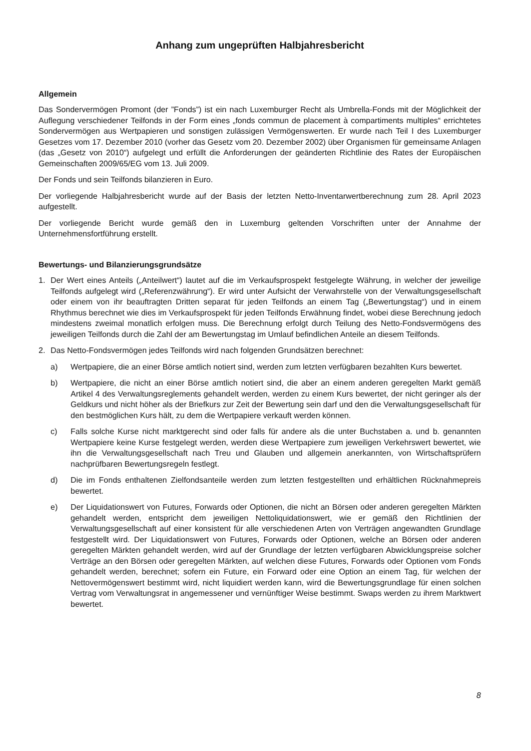Anhang zum ungeprüften Halbjahresbericht
Allgemein
Das Sondervermögen Promont (der ”Fonds”) ist ein nach Luxemburger Recht als Umbrella-Fonds mit der Möglichkeit der Auflegung verschiedener Teilfonds in der Form eines „fonds commun de placement à compartiments multiples“ errichtetes Sondervermögen aus Wertpapieren und sonstigen zulässigen Vermögenswerten. Er wurde nach Teil I des Luxemburger Gesetzes vom 17. Dezember 2010 (vorher das Gesetz vom 20. Dezember 2002) über Organismen für gemeinsame Anlagen (das „Gesetz von 2010“) aufgelegt und erfüllt die Anforderungen der geänderten Richtlinie des Rates der Europäischen Gemeinschaften 2009/65/EG vom 13. Juli 2009.
Der Fonds und sein Teilfonds bilanzieren in Euro.
Der vorliegende Halbjahresbericht wurde auf der Basis der letzten Netto-Inventarwertberechnung zum 28. April 2023 aufgestellt.
Der vorliegende Bericht wurde gemäß den in Luxemburg geltenden Vorschriften unter der Annahme der Unternehmensfortführung erstellt.
Bewertungs- und Bilanzierungsgrundsätze
1. Der Wert eines Anteils („Anteilwert“) lautet auf die im Verkaufsprospekt festgelegte Währung, in welcher der jeweilige Teilfonds aufgelegt wird („Referenzwährung“). Er wird unter Aufsicht der Verwahrstelle von der Verwaltungsgesellschaft oder einem von ihr beauftragten Dritten separat für jeden Teilfonds an einem Tag („Bewertungstag“) und in einem Rhythmus berechnet wie dies im Verkaufsprospekt für jeden Teilfonds Erwähnung findet, wobei diese Berechnung jedoch mindestens zweimal monatlich erfolgen muss. Die Berechnung erfolgt durch Teilung des Netto-Fondsvermögens des jeweiligen Teilfonds durch die Zahl der am Bewertungstag im Umlauf befindlichen Anteile an diesem Teilfonds.
2. Das Netto-Fondsvermögen jedes Teilfonds wird nach folgenden Grundsätzen berechnet:
a) Wertpapiere, die an einer Börse amtlich notiert sind, werden zum letzten verfügbaren bezahlten Kurs bewertet.
b) Wertpapiere, die nicht an einer Börse amtlich notiert sind, die aber an einem anderen geregelten Markt gemäß Artikel 4 des Verwaltungsreglements gehandelt werden, werden zu einem Kurs bewertet, der nicht geringer als der Geldkurs und nicht höher als der Briefkurs zur Zeit der Bewertung sein darf und den die Verwaltungsgesellschaft für den bestmöglichen Kurs hält, zu dem die Wertpapiere verkauft werden können.
c) Falls solche Kurse nicht marktgerecht sind oder falls für andere als die unter Buchstaben a. und b. genannten Wertpapiere keine Kurse festgelegt werden, werden diese Wertpapiere zum jeweiligen Verkehrswert bewertet, wie ihn die Verwaltungsgesellschaft nach Treu und Glauben und allgemein anerkannten, von Wirtschaftsprüfern nachprüfbaren Bewertungsregeln festlegt.
d) Die im Fonds enthaltenen Zielfondsanteile werden zum letzten festgestellten und erhältlichen Rücknahmepreis bewertet.
e) Der Liquidationswert von Futures, Forwards oder Optionen, die nicht an Börsen oder anderen geregelten Märkten gehandelt werden, entspricht dem jeweiligen Nettoliquidationswert, wie er gemäß den Richtlinien der Verwaltungsgesellschaft auf einer konsistent für alle verschiedenen Arten von Verträgen angewandten Grundlage festgestellt wird. Der Liquidationswert von Futures, Forwards oder Optionen, welche an Börsen oder anderen geregelten Märkten gehandelt werden, wird auf der Grundlage der letzten verfügbaren Abwicklungspreise solcher Verträge an den Börsen oder geregelten Märkten, auf welchen diese Futures, Forwards oder Optionen vom Fonds gehandelt werden, berechnet; sofern ein Future, ein Forward oder eine Option an einem Tag, für welchen der Nettovermögenswert bestimmt wird, nicht liquidiert werden kann, wird die Bewertungsgrundlage für einen solchen Vertrag vom Verwaltungsrat in angemessener und vernünftiger Weise bestimmt. Swaps werden zu ihrem Marktwert bewertet.
8